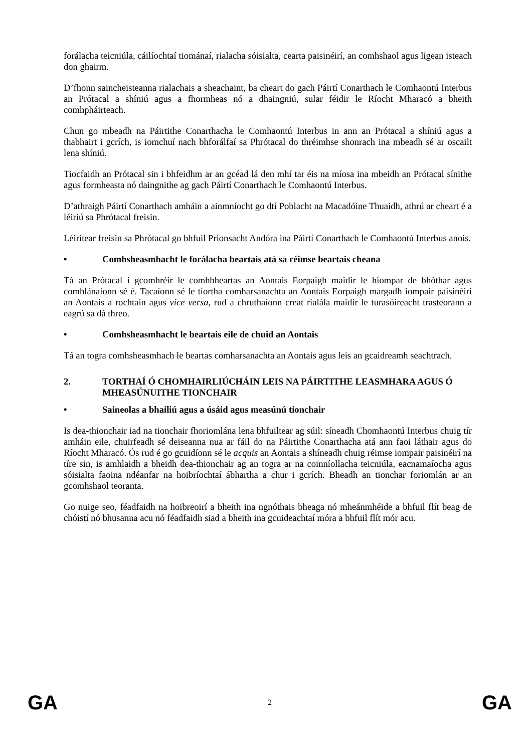forálacha teicniúla, cáilíochtaí tiománaí, rialacha sóisialta, cearta paisinéirí, an comhshaol agus ligean isteach don ghairm.
D’fhonn saincheisteanna rialachais a sheachaint, ba cheart do gach Páirtí Conarthach le Comhaontú Interbus an Prótacal a shíniú agus a fhormheas nó a dhaingniú, sular féidir le Ríocht Mharacó a bheith comhpháirteach.
Chun go mbeadh na Páirtithe Conarthacha le Comhaontú Interbus in ann an Prótacal a shíniú agus a thabhairt i gcrích, is iomchuí nach bhforálfaí sa Phrótacal do thréimhse shonrach ina mbeadh sé ar oscailt lena shíniú.
Tiocfaidh an Prótacal sin i bhfeidhm ar an gcéad lá den mhí tar éis na míosa ina mbeidh an Prótacal sínithe agus formheasta nó daingnithe ag gach Páirtí Conarthach le Comhaontú Interbus.
D’athraigh Páirtí Conarthach amháin a ainmníocht go dtí Poblacht na Macadóine Thuaidh, athrú ar cheart é a léiriú sa Phrótacal freisin.
Léirítear freisin sa Phrótacal go bhfuil Prionsacht Andóra ina Páirtí Conarthach le Comhaontú Interbus anois.
• Comhsheasmhacht le forálacha beartais atá sa réimse beartais cheana
Tá an Prótacal i gcomhréir le comhbheartas an Aontais Eorpaigh maidir le hiompar de bhóthar agus comhlánaíonn sé é. Tacaíonn sé le tíortha comharsanachta an Aontais Eorpaigh margadh iompair paisinéirí an Aontais a rochtain agus vice versa, rud a chruthaíonn creat rialála maidir le turasóireacht trasteorann a eagrú sa dá threo.
• Comhsheasmhacht le beartais eile de chuid an Aontais
Tá an togra comhsheasmhach le beartas comharsanachta an Aontais agus leis an gcaidreamh seachtrach.
2. TORTHAÍ Ó CHOMHAIRLIÚCHÁIN LEIS NA PÁIRTITHE LEASMHARA AGUS Ó MHEASÚNUITHE TIONCHAIR
• Saineolas a bhailiú agus a úsáid agus measúnú tionchair
Is dea-thionchair iad na tionchair fhoriomlána lena bhfuiltear ag súil: síneadh Chomhaontú Interbus chuig tír amháin eile, chuirfeadh sé deiseanna nua ar fáil do na Páirtithe Conarthacha atá ann faoi láthair agus do Ríocht Mharacó. Ós rud é go gcuidíonn sé le acquis an Aontais a shíneadh chuig réimse iompair paisinéirí na tíre sin, is amhlaidh a bheidh dea-thionchair ag an togra ar na coinníollacha teicniúla, eacnamaíocha agus sóisialta faoina ndéanfar na hoibríochtaí ábhartha a chur i gcrích. Bheadh an tionchar foriomlán ar an gcomhshaol teoranta.
Go nuige seo, féadfaidh na hoibreoirí a bheith ina ngnóthais bheaga nó mheánmhéide a bhfuil flít beag de chóistí nó bhusanna acu nó féadfaidh siad a bheith ina gcuideachtaí móra a bhfuil flít mór acu.
GA 2 GA